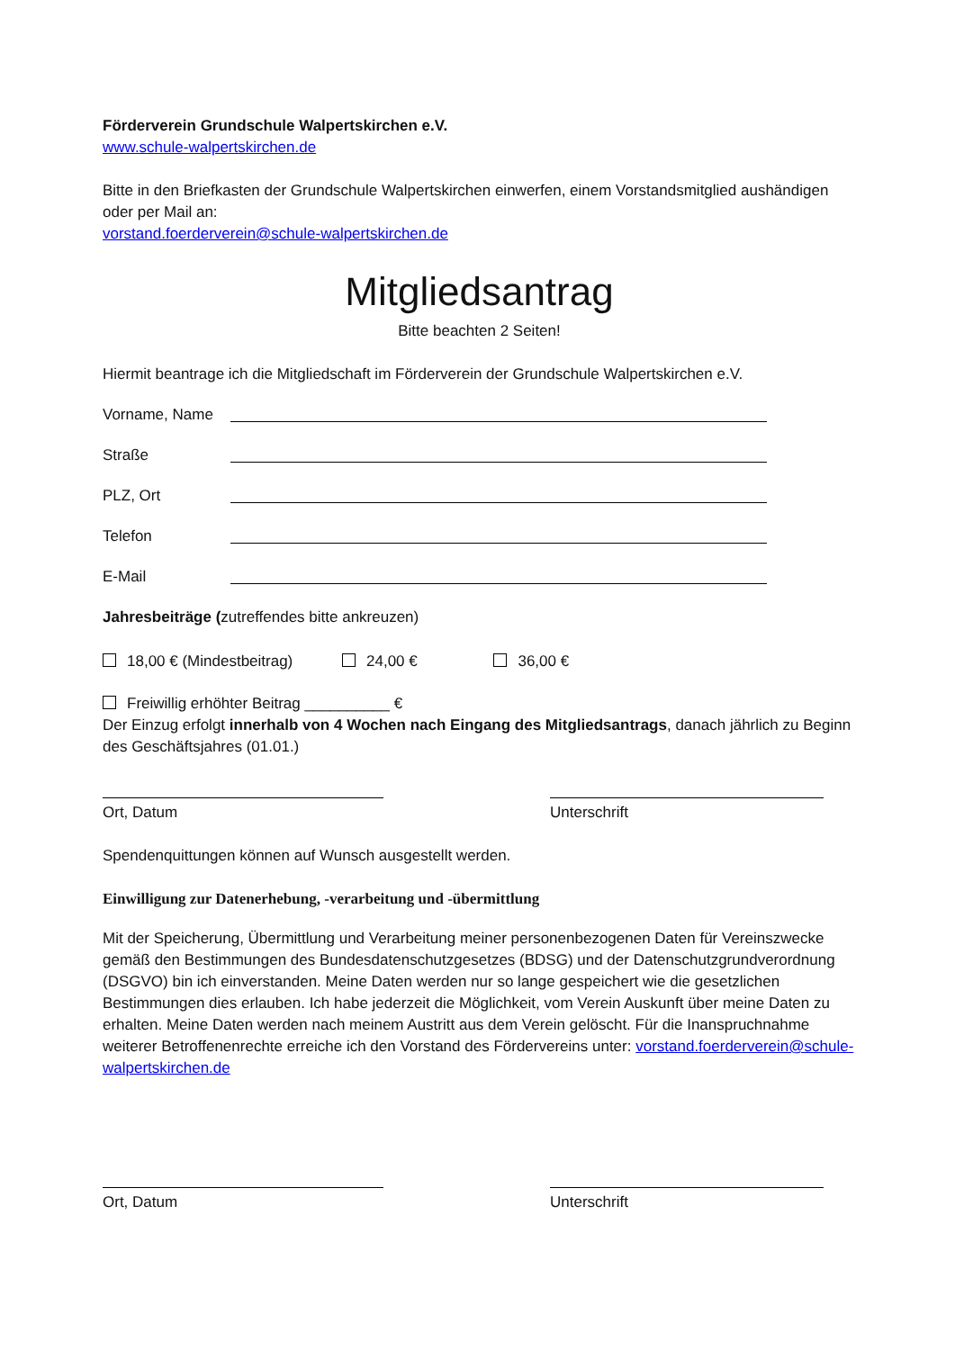Förderverein Grundschule Walpertskirchen e.V.
www.schule-walpertskirchen.de
Bitte in den Briefkasten der Grundschule Walpertskirchen einwerfen, einem Vorstandsmitglied aushändigen oder per Mail an:
vorstand.foerderverein@schule-walpertskirchen.de
Mitgliedsantrag
Bitte beachten 2 Seiten!
Hiermit beantrage ich die Mitgliedschaft im Förderverein der Grundschule Walpertskirchen e.V.
Vorname, Name
Straße
PLZ, Ort
Telefon
E-Mail
Jahresbeiträge (zutreffendes bitte ankreuzen)
18,00 € (Mindestbeitrag) 24,00 € 36,00 €
Freiwillig erhöhter Beitrag __________ €
Der Einzug erfolgt innerhalb von 4 Wochen nach Eingang des Mitgliedsantrags, danach jährlich zu Beginn des Geschäftsjahres (01.01.)
Ort, Datum Unterschrift
Spendenquittungen können auf Wunsch ausgestellt werden.
Einwilligung zur Datenerhebung, -verarbeitung und -übermittlung
Mit der Speicherung, Übermittlung und Verarbeitung meiner personenbezogenen Daten für Vereinszwecke gemäß den Bestimmungen des Bundesdatenschutzgesetzes (BDSG) und der Datenschutzgrundverordnung (DSGVO) bin ich einverstanden. Meine Daten werden nur so lange gespeichert wie die gesetzlichen Bestimmungen dies erlauben. Ich habe jederzeit die Möglichkeit, vom Verein Auskunft über meine Daten zu erhalten. Meine Daten werden nach meinem Austritt aus dem Verein gelöscht. Für die Inanspruchnahme weiterer Betroffenenrechte erreiche ich den Vorstand des Fördervereins unter: vorstand.foerderverein@schule-walpertskirchen.de
Ort, Datum Unterschrift